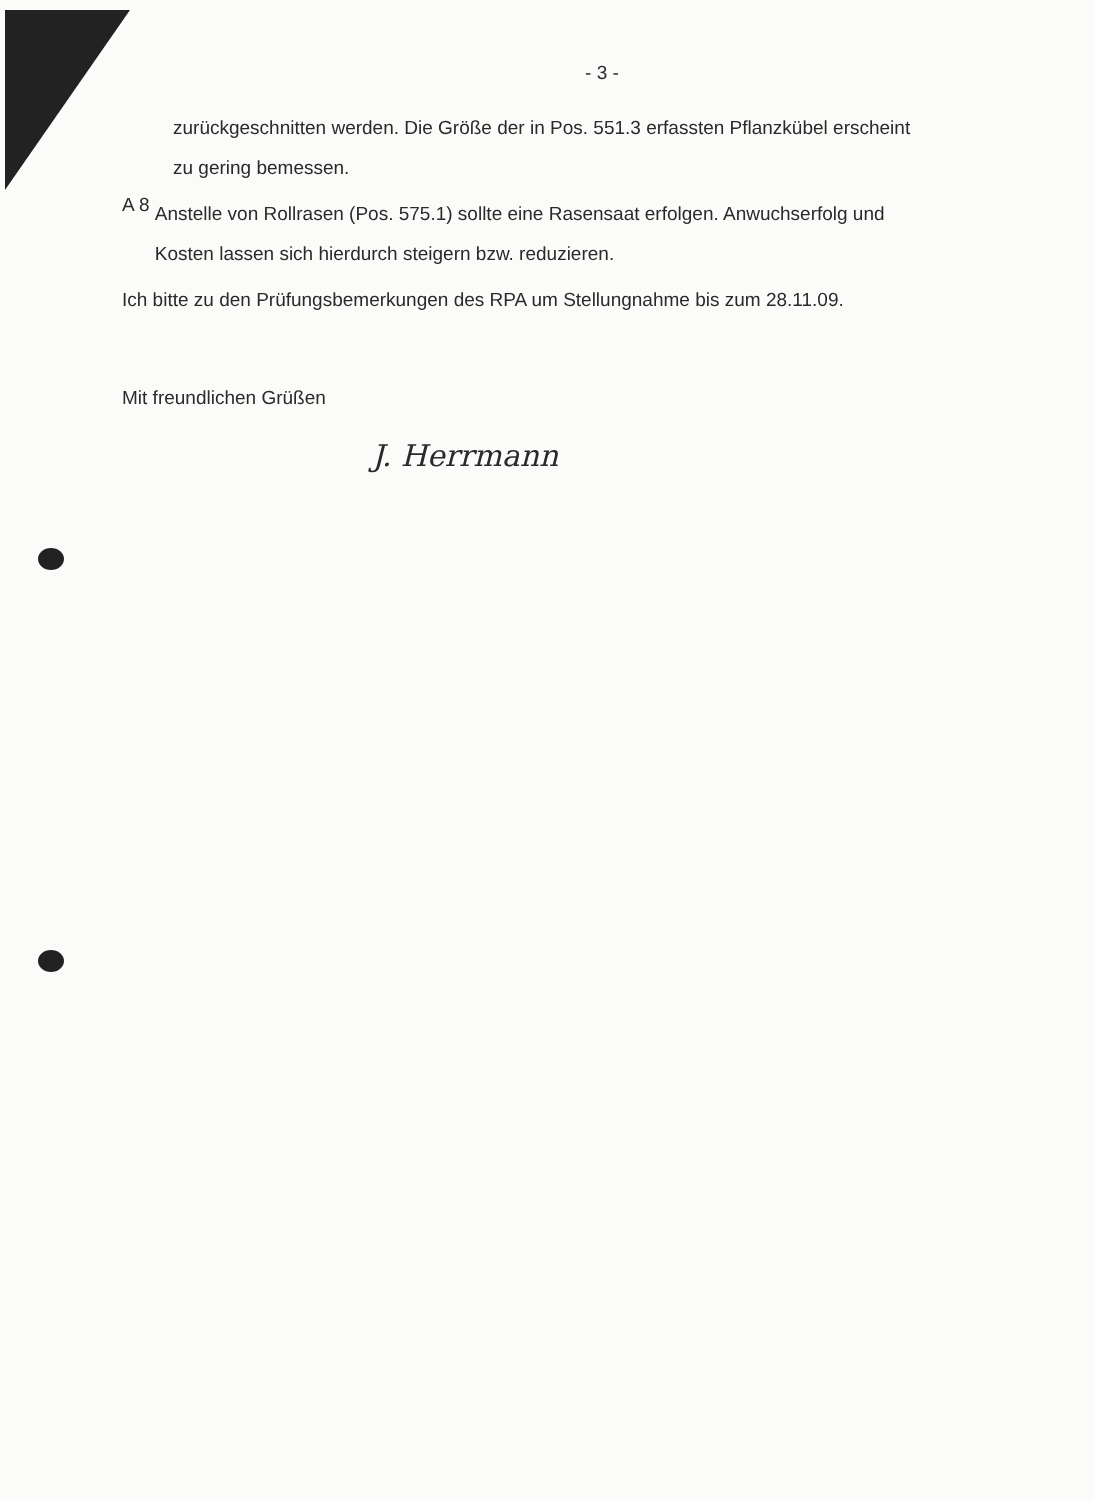- 3 -
zurückgeschnitten werden. Die Größe der in Pos. 551.3 erfassten Pflanzkübel erscheint zu gering bemessen.
A 8
Anstelle von Rollrasen (Pos. 575.1) sollte eine Rasensaat erfolgen. Anwuchserfolg und Kosten lassen sich hierdurch steigern bzw. reduzieren.
Ich bitte zu den Prüfungsbemerkungen des RPA um Stellungnahme bis zum 28.11.09.
Mit freundlichen Grüßen
J. Herrmann